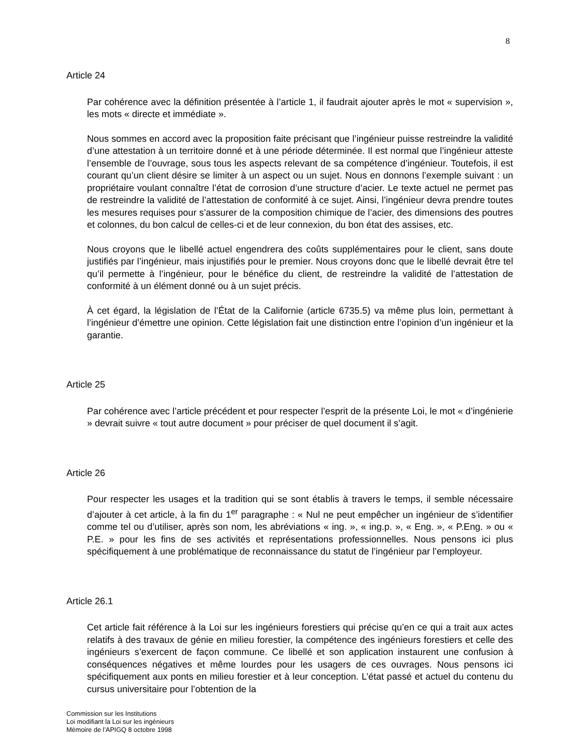8
Article 24
Par cohérence avec la définition présentée à l’article 1, il faudrait ajouter après le mot « supervision », les mots « directe et immédiate ».
Nous sommes en accord avec la proposition faite précisant que l’ingénieur puisse restreindre la validité d’une attestation à un territoire donné et à une période déterminée. Il est normal que l’ingénieur atteste l’ensemble de l’ouvrage, sous tous les aspects relevant de sa compétence d’ingénieur. Toutefois, il est courant qu’un client désire se limiter à un aspect ou un sujet. Nous en donnons l’exemple suivant : un propriétaire voulant connaître l’état de corrosion d’une structure d’acier. Le texte actuel ne permet pas de restreindre la validité de l’attestation de conformité à ce sujet. Ainsi, l’ingénieur devra prendre toutes les mesures requises pour s’assurer de la composition chimique de l’acier, des dimensions des poutres et colonnes, du bon calcul de celles-ci et de leur connexion, du bon état des assises, etc.
Nous croyons que le libellé actuel engendrera des coûts supplémentaires pour le client, sans doute justifiés par l’ingénieur, mais injustifiés pour le premier. Nous croyons donc que le libellé devrait être tel qu’il permette à l’ingénieur, pour le bénéfice du client, de restreindre la validité de l’attestation de conformité à un élément donné ou à un sujet précis.
À cet égard, la législation de l’État de la Californie (article 6735.5) va même plus loin, permettant à l’ingénieur d’émettre une opinion. Cette législation fait une distinction entre l’opinion d’un ingénieur et la garantie.
Article 25
Par cohérence avec l’article précédent et pour respecter l’esprit de la présente Loi, le mot « d’ingénierie » devrait suivre « tout autre document » pour préciser de quel document il s’agit.
Article 26
Pour respecter les usages et la tradition qui se sont établis à travers le temps, il semble nécessaire d’ajouter à cet article, à la fin du 1<sup>er</sup> paragraphe : « Nul ne peut empêcher un ingénieur de s’identifier comme tel ou d’utiliser, après son nom, les abréviations « ing. », « ing.p. », « Eng. », « P.Eng. » ou « P.E. » pour les fins de ses activités et représentations professionnelles. Nous pensons ici plus spécifiquement à une problématique de reconnaissance du statut de l’ingénieur par l’employeur.
Article 26.1
Cet article fait référence à la Loi sur les ingénieurs forestiers qui précise qu’en ce qui a trait aux actes relatifs à des travaux de génie en milieu forestier, la compétence des ingénieurs forestiers et celle des ingénieurs s’exercent de façon commune. Ce libellé et son application instaurent une confusion à conséquences négatives et même lourdes pour les usagers de ces ouvrages. Nous pensons ici spécifiquement aux ponts en milieu forestier et à leur conception. L’état passé et actuel du contenu du cursus universitaire pour l’obtention de la
Commission sur les Institutions
Loi modifiant la Loi sur les ingénieurs
Mémoire de l’APIGQ 8 octobre 1998